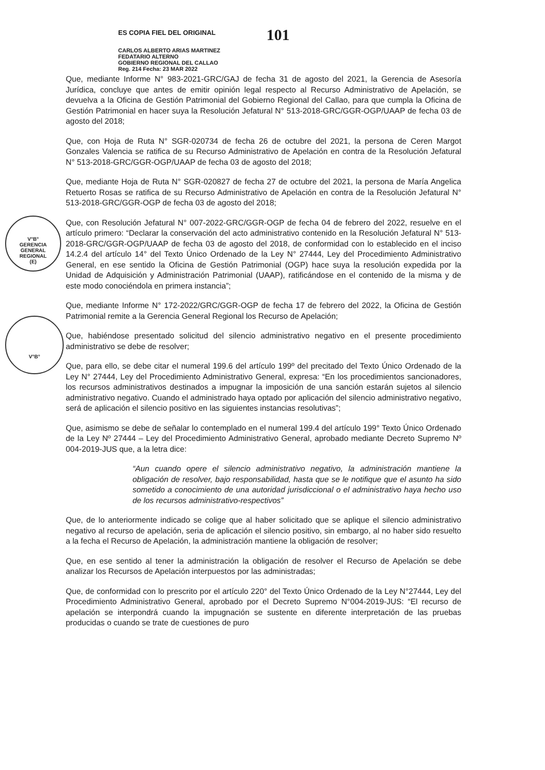ES COPIA FIEL DEL ORIGINAL
CARLOS ALBERTO ARIAS MARTINEZ
FEDATARIO ALTERNO
GOBIERNO REGIONAL DEL CALLAO
Reg. 214 Fecha: 23 MAR 2022
101
Que, mediante Informe N° 983-2021-GRC/GAJ de fecha 31 de agosto del 2021, la Gerencia de Asesoría Jurídica, concluye que antes de emitir opinión legal respecto al Recurso Administrativo de Apelación, se devuelva a la Oficina de Gestión Patrimonial del Gobierno Regional del Callao, para que cumpla la Oficina de Gestión Patrimonial en hacer suya la Resolución Jefatural N° 513-2018-GRC/GGR-OGP/UAAP de fecha 03 de agosto del 2018;
Que, con Hoja de Ruta N° SGR-020734 de fecha 26 de octubre del 2021, la persona de Ceren Margot Gonzales Valencia se ratifica de su Recurso Administrativo de Apelación en contra de la Resolución Jefatural N° 513-2018-GRC/GGR-OGP/UAAP de fecha 03 de agosto del 2018;
Que, mediante Hoja de Ruta N° SGR-020827 de fecha 27 de octubre del 2021, la persona de María Angelica Retuerto Rosas se ratifica de su Recurso Administrativo de Apelación en contra de la Resolución Jefatural N° 513-2018-GRC/GGR-OGP de fecha 03 de agosto del 2018;
Que, con Resolución Jefatural N° 007-2022-GRC/GGR-OGP de fecha 04 de febrero del 2022, resuelve en el artículo primero: “Declarar la conservación del acto administrativo contenido en la Resolución Jefatural N° 513-2018-GRC/GGR-OGP/UAAP de fecha 03 de agosto del 2018, de conformidad con lo establecido en el inciso 14.2.4 del artículo 14° del Texto Único Ordenado de la Ley N° 27444, Ley del Procedimiento Administrativo General, en ese sentido la Oficina de Gestión Patrimonial (OGP) hace suya la resolución expedida por la Unidad de Adquisición y Administración Patrimonial (UAAP), ratificándose en el contenido de la misma y de este modo conociéndola en primera instancia”;
Que, mediante Informe N° 172-2022/GRC/GGR-OGP de fecha 17 de febrero del 2022, la Oficina de Gestión Patrimonial remite a la Gerencia General Regional los Recurso de Apelación;
Que, habiéndose presentado solicitud del silencio administrativo negativo en el presente procedimiento administrativo se debe de resolver;
Que, para ello, se debe citar el numeral 199.6 del artículo 199º del precitado del Texto Único Ordenado de la Ley N° 27444, Ley del Procedimiento Administrativo General, expresa: “En los procedimientos sancionadores, los recursos administrativos destinados a impugnar la imposición de una sanción estarán sujetos al silencio administrativo negativo. Cuando el administrado haya optado por aplicación del silencio administrativo negativo, será de aplicación el silencio positivo en las siguientes instancias resolutivas”;
Que, asimismo se debe de señalar lo contemplado en el numeral 199.4 del artículo 199° Texto Único Ordenado de la Ley Nº 27444 – Ley del Procedimiento Administrativo General, aprobado mediante Decreto Supremo Nº 004-2019-JUS que, a la letra dice:
“Aun cuando opere el silencio administrativo negativo, la administración mantiene la obligación de resolver, bajo responsabilidad, hasta que se le notifique que el asunto ha sido sometido a conocimiento de una autoridad jurisdiccional o el administrativo haya hecho uso de los recursos administrativo-respectivos”
Que, de lo anteriormente indicado se colige que al haber solicitado que se aplique el silencio administrativo negativo al recurso de apelación, seria de aplicación el silencio positivo, sin embargo, al no haber sido resuelto a la fecha el Recurso de Apelación, la administración mantiene la obligación de resolver;
Que, en ese sentido al tener la administración la obligación de resolver el Recurso de Apelación se debe analizar los Recursos de Apelación interpuestos por las administradas;
Que, de conformidad con lo prescrito por el artículo 220° del Texto Único Ordenado de la Ley N°27444, Ley del Procedimiento Administrativo General, aprobado por el Decreto Supremo N°004-2019-JUS: “El recurso de apelación se interpondrá cuando la impugnación se sustente en diferente interpretación de las pruebas producidas o cuando se trate de cuestiones de puro
V°B°
GERENCIA
GENERAL
REGIONAL
(E)
V°B°